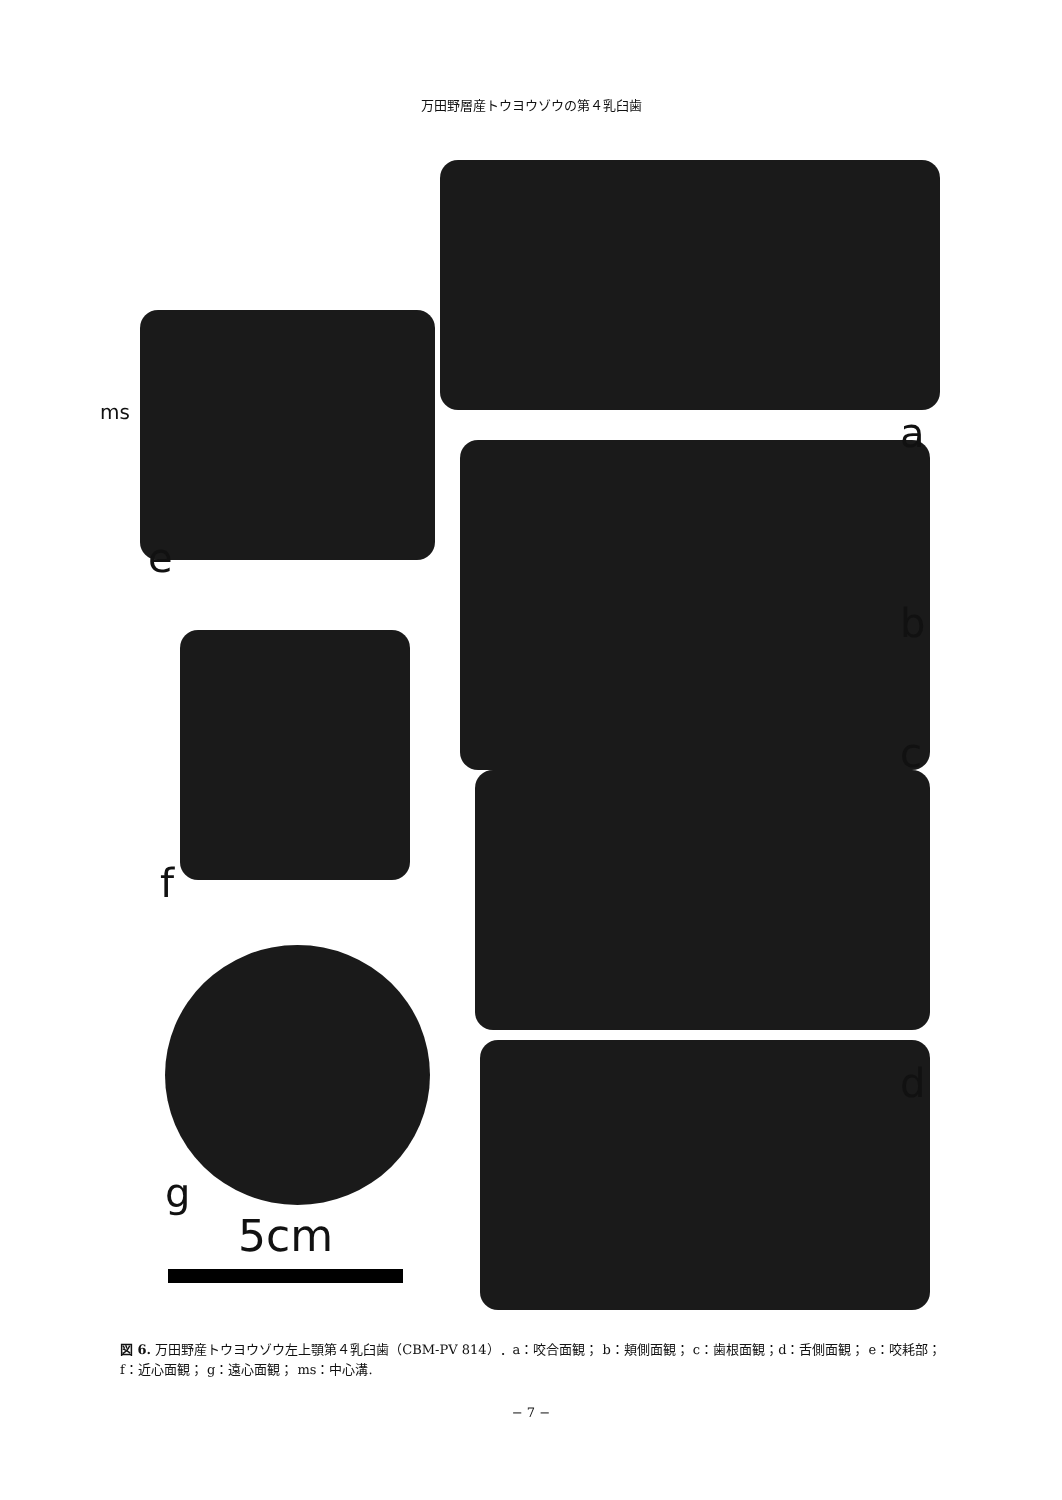万田野層産トウヨウゾウの第４乳臼歯
ms a
e
b
c
f
d
g
5cm
図 6. 万田野産トウヨウゾウ左上顎第４乳臼歯（CBM-PV 814）．a：咬合面観； b：頬側面観； c：歯根面観；d：舌側面観； e：咬耗部； f：近心面観； g：遠心面観； ms：中心溝.
− 7 −